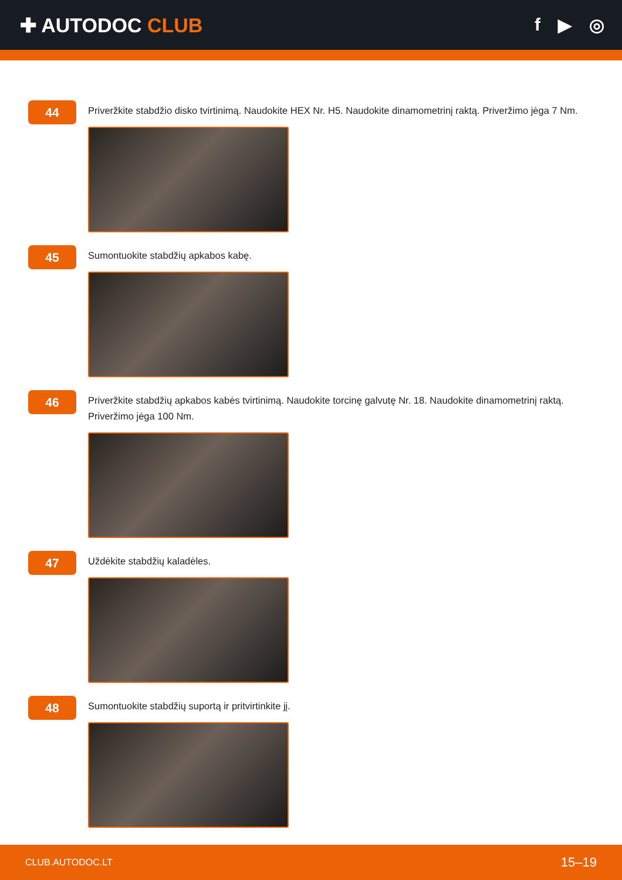✚ AUTODOC CLUB f ▶ ◎
44
Priveržkite stabdžio disko tvirtinimą. Naudokite HEX Nr. H5. Naudokite dinamometrinį raktą. Priveržimo jėga 7 Nm.
45
Sumontuokite stabdžių apkabos kabę.
46
Priveržkite stabdžių apkabos kabės tvirtinimą. Naudokite torcinę galvutę Nr. 18. Naudokite dinamometrinį raktą. Priveržimo jėga 100 Nm.
47
Uždėkite stabdžių kaladėles.
48
Sumontuokite stabdžių suportą ir pritvirtinkite jį.
CLUB.AUTODOC.LT 15–19